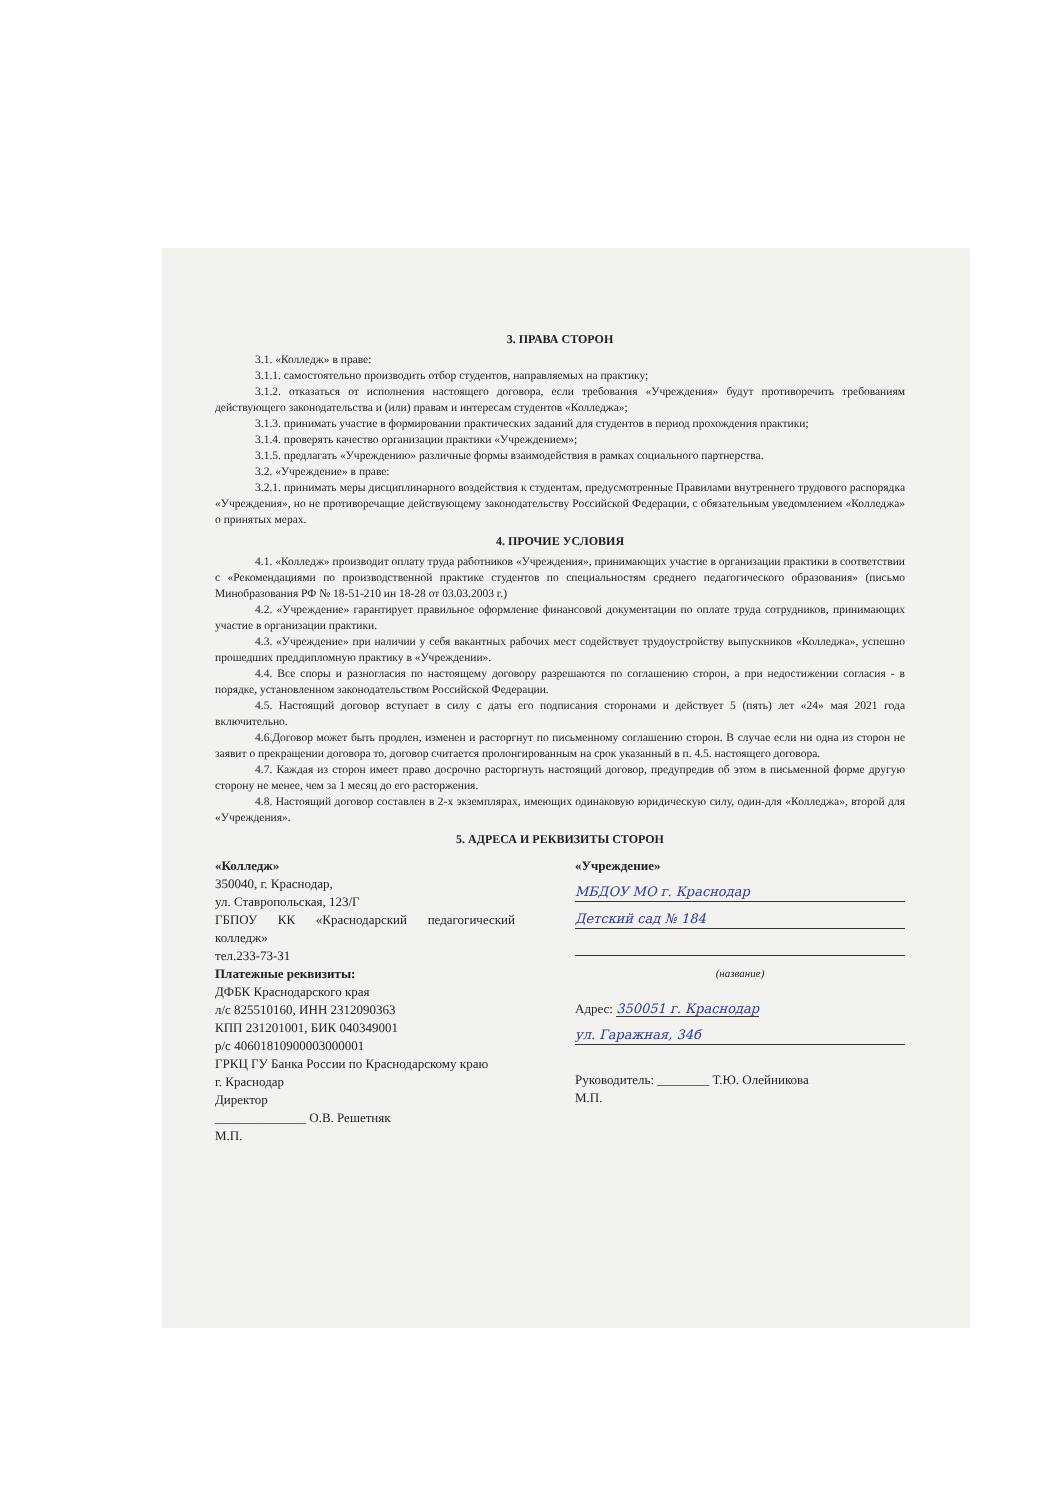3. ПРАВА СТОРОН
3.1. «Колледж» в праве:
3.1.1. самостоятельно производить отбор студентов, направляемых на практику;
3.1.2. отказаться от исполнения настоящего договора, если требования «Учреждения» будут противоречить требованиям действующего законодательства и (или) правам и интересам студентов «Колледжа»;
3.1.3. принимать участие в формировании практических заданий для студентов в период прохождения практики;
3.1.4. проверять качество организации практики «Учреждением»;
3.1.5. предлагать «Учреждению» различные формы взаимодействия в рамках социального партнерства.
3.2. «Учреждение» в праве:
3.2.1. принимать меры дисциплинарного воздействия к студентам, предусмотренные Правилами внутреннего трудового распорядка «Учреждения», но не противоречащие действующему законодательству Российской Федерации, с обязательным уведомлением «Колледжа» о принятых мерах.
4. ПРОЧИЕ УСЛОВИЯ
4.1. «Колледж» производит оплату труда работников «Учреждения», принимающих участие в организации практики в соответствии с «Рекомендациями по производственной практике студентов по специальностям среднего педагогического образования» (письмо Минобразования РФ № 18-51-210 ин 18-28 от 03.03.2003 г.)
4.2. «Учреждение» гарантирует правильное оформление финансовой документации по оплате труда сотрудников, принимающих участие в организации практики.
4.3. «Учреждение» при наличии у себя вакантных рабочих мест содействует трудоустройству выпускников «Колледжа», успешно прошедших преддипломную практику в «Учреждении».
4.4. Все споры и разногласия по настоящему договору разрешаются по соглашению сторон, а при недостижении согласия - в порядке, установленном законодательством Российской Федерации.
4.5. Настоящий договор вступает в силу с даты его подписания сторонами и действует 5 (пять) лет «24» мая 2021 года включительно.
4.6.Договор может быть продлен, изменен и расторгнут по письменному соглашению сторон. В случае если ни одна из сторон не заявит о прекращении договора то, договор считается пролонгированным на срок указанный в п. 4.5. настоящего договора.
4.7. Каждая из сторон имеет право досрочно расторгнуть настоящий договор, предупредив об этом в письменной форме другую сторону не менее, чем за 1 месяц до его расторжения.
4.8. Настоящий договор составлен в 2-х экземплярах, имеющих одинаковую юридическую силу, один-для «Колледжа», второй для «Учреждения».
5. АДРЕСА И РЕКВИЗИТЫ СТОРОН
«Колледж»
350040, г. Краснодар,
ул. Ставропольская, 123/Г
ГБПОУ КК «Краснодарский педагогический колледж»
тел.233-73-31
Платежные реквизиты:
ДФБК Краснодарского края
л/с 825510160, ИНН 2312090363
КПП 231201001, БИК 040349001
р/с 40601810900003000001
ГРКЦ ГУ Банка России по Краснодарскому краю
г. Краснодар
Директор
______________ О.В. Решетняк
М.П.
«Учреждение»
МБДОУ МО г. Краснодар
Детский сад № 184
(название)
Адрес: 350051 г. Краснодар
ул. Гаражная, 34б
Руководитель: ________ Т.Ю. Олейникова
М.П.